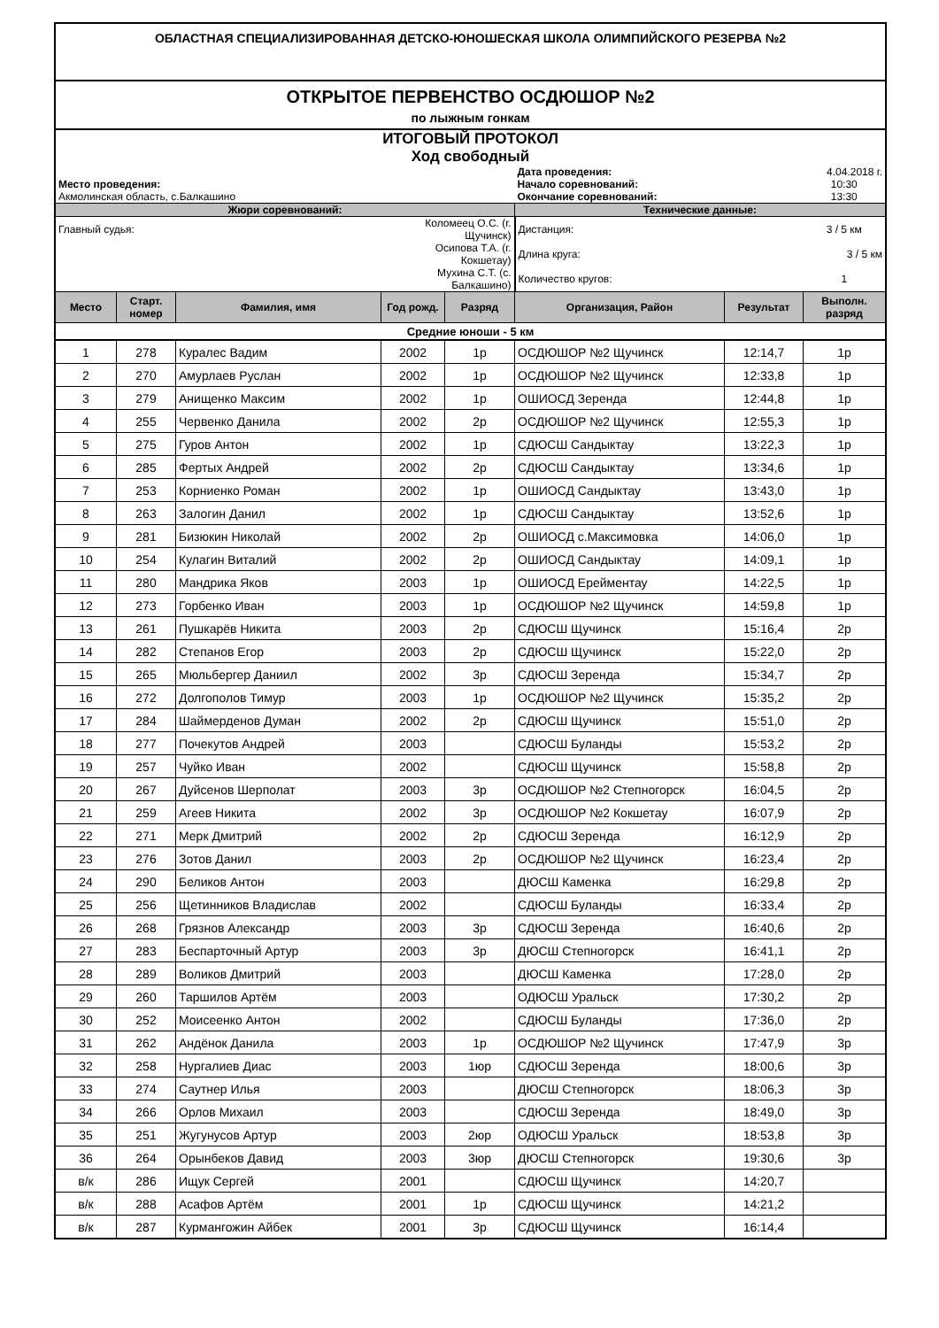| ОБЛАСТНАЯ СПЕЦИАЛИЗИРОВАННАЯ ДЕТСКО-ЮНОШЕСКАЯ ШКОЛА ОЛИМПИЙСКОГО РЕЗЕРВА №2 | | | | | | | |
| ОТКРЫТОЕ ПЕРВЕНСТВО ОСДЮШОР №2 | | | | | | | |
| по лыжным гонкам | | | | | | | |
| ИТОГОВЫЙ ПРОТОКОЛ | | | | | | | |
| Ход свободный | | | | | | | |
| | | | | | Дата проведения: | | 4.04.2018 г. |
| Место проведения: | | | | | Начало соревнований: | | 10:30 |
| Акмолинская область, с.Балкашино | | | | | Окончание соревнований: | | 13:30 |
| Жюри соревнований: | | | | | Технические данные: | | |
| Главный судья: | | | Коломеец О.С. (г. Щучинск) | | Дистанция: | | 3 / 5 км |
| | | | Осипова Т.А. (г. Кокшетау) | | Длина круга: | | 3 / 5 км |
| | | | Мухина С.Т. (с. Балкашино) | | Количество кругов: | | 1 |
| Место | Старт. номер | Фамилия, имя | Год рожд. | Разряд | Организация, Район | Результат | Выполн. разряд |
| Средние юноши - 5 км | | | | | | | |
| 1 | 278 | Куралес Вадим | 2002 | 1р | ОСДЮШОР №2 Щучинск | 12:14,7 | 1р |
| 2 | 270 | Амурлаев Руслан | 2002 | 1р | ОСДЮШОР №2 Щучинск | 12:33,8 | 1р |
| 3 | 279 | Анищенко Максим | 2002 | 1р | ОШИОСД Зеренда | 12:44,8 | 1р |
| 4 | 255 | Червенко Данила | 2002 | 2р | ОСДЮШОР №2 Щучинск | 12:55,3 | 1р |
| 5 | 275 | Гуров Антон | 2002 | 1р | СДЮСШ Сандыктау | 13:22,3 | 1р |
| 6 | 285 | Фертых Андрей | 2002 | 2р | СДЮСШ Сандыктау | 13:34,6 | 1р |
| 7 | 253 | Корниенко Роман | 2002 | 1р | ОШИОСД Сандыктау | 13:43,0 | 1р |
| 8 | 263 | Залогин Данил | 2002 | 1р | СДЮСШ Сандыктау | 13:52,6 | 1р |
| 9 | 281 | Бизюкин Николай | 2002 | 2р | ОШИОСД с.Максимовка | 14:06,0 | 1р |
| 10 | 254 | Кулагин Виталий | 2002 | 2р | ОШИОСД Сандыктау | 14:09,1 | 1р |
| 11 | 280 | Мандрика Яков | 2003 | 1р | ОШИОСД Ерейментау | 14:22,5 | 1р |
| 12 | 273 | Горбенко Иван | 2003 | 1р | ОСДЮШОР №2 Щучинск | 14:59,8 | 1р |
| 13 | 261 | Пушкарёв Никита | 2003 | 2р | СДЮСШ Щучинск | 15:16,4 | 2р |
| 14 | 282 | Степанов Егор | 2003 | 2р | СДЮСШ Щучинск | 15:22,0 | 2р |
| 15 | 265 | Мюльбергер Даниил | 2002 | 3р | СДЮСШ Зеренда | 15:34,7 | 2р |
| 16 | 272 | Долгополов Тимур | 2003 | 1р | ОСДЮШОР №2 Щучинск | 15:35,2 | 2р |
| 17 | 284 | Шаймерденов Думан | 2002 | 2р | СДЮСШ Щучинск | 15:51,0 | 2р |
| 18 | 277 | Почекутов Андрей | 2003 | | СДЮСШ Буланды | 15:53,2 | 2р |
| 19 | 257 | Чуйко Иван | 2002 | | СДЮСШ Щучинск | 15:58,8 | 2р |
| 20 | 267 | Дуйсенов Шерполат | 2003 | 3р | ОСДЮШОР №2 Степногорск | 16:04,5 | 2р |
| 21 | 259 | Агеев Никита | 2002 | 3р | ОСДЮШОР №2 Кокшетау | 16:07,9 | 2р |
| 22 | 271 | Мерк Дмитрий | 2002 | 2р | СДЮСШ Зеренда | 16:12,9 | 2р |
| 23 | 276 | Зотов Данил | 2003 | 2р | ОСДЮШОР №2 Щучинск | 16:23,4 | 2р |
| 24 | 290 | Беликов Антон | 2003 | | ДЮСШ Каменка | 16:29,8 | 2р |
| 25 | 256 | Щетинников Владислав | 2002 | | СДЮСШ Буланды | 16:33,4 | 2р |
| 26 | 268 | Грязнов Александр | 2003 | 3р | СДЮСШ Зеренда | 16:40,6 | 2р |
| 27 | 283 | Беспарточный Артур | 2003 | 3р | ДЮСШ Степногорск | 16:41,1 | 2р |
| 28 | 289 | Воликов Дмитрий | 2003 | | ДЮСШ Каменка | 17:28,0 | 2р |
| 29 | 260 | Таршилов Артём | 2003 | | ОДЮСШ Уральск | 17:30,2 | 2р |
| 30 | 252 | Моисеенко Антон | 2002 | | СДЮСШ Буланды | 17:36,0 | 2р |
| 31 | 262 | Андёнок Данила | 2003 | 1р | ОСДЮШОР №2 Щучинск | 17:47,9 | 3р |
| 32 | 258 | Нургалиев Диас | 2003 | 1юр | СДЮСШ Зеренда | 18:00,6 | 3р |
| 33 | 274 | Саутнер Илья | 2003 | | ДЮСШ Степногорск | 18:06,3 | 3р |
| 34 | 266 | Орлов Михаил | 2003 | | СДЮСШ Зеренда | 18:49,0 | 3р |
| 35 | 251 | Жугунусов Артур | 2003 | 2юр | ОДЮСШ Уральск | 18:53,8 | 3р |
| 36 | 264 | Орынбеков Давид | 2003 | 3юр | ДЮСШ Степногорск | 19:30,6 | 3р |
| в/к | 286 | Ищук Сергей | 2001 | | СДЮСШ Щучинск | 14:20,7 | |
| в/к | 288 | Асафов Артём | 2001 | 1р | СДЮСШ Щучинск | 14:21,2 | |
| в/к | 287 | Курмангожин Айбек | 2001 | 3р | СДЮСШ Щучинск | 16:14,4 | |